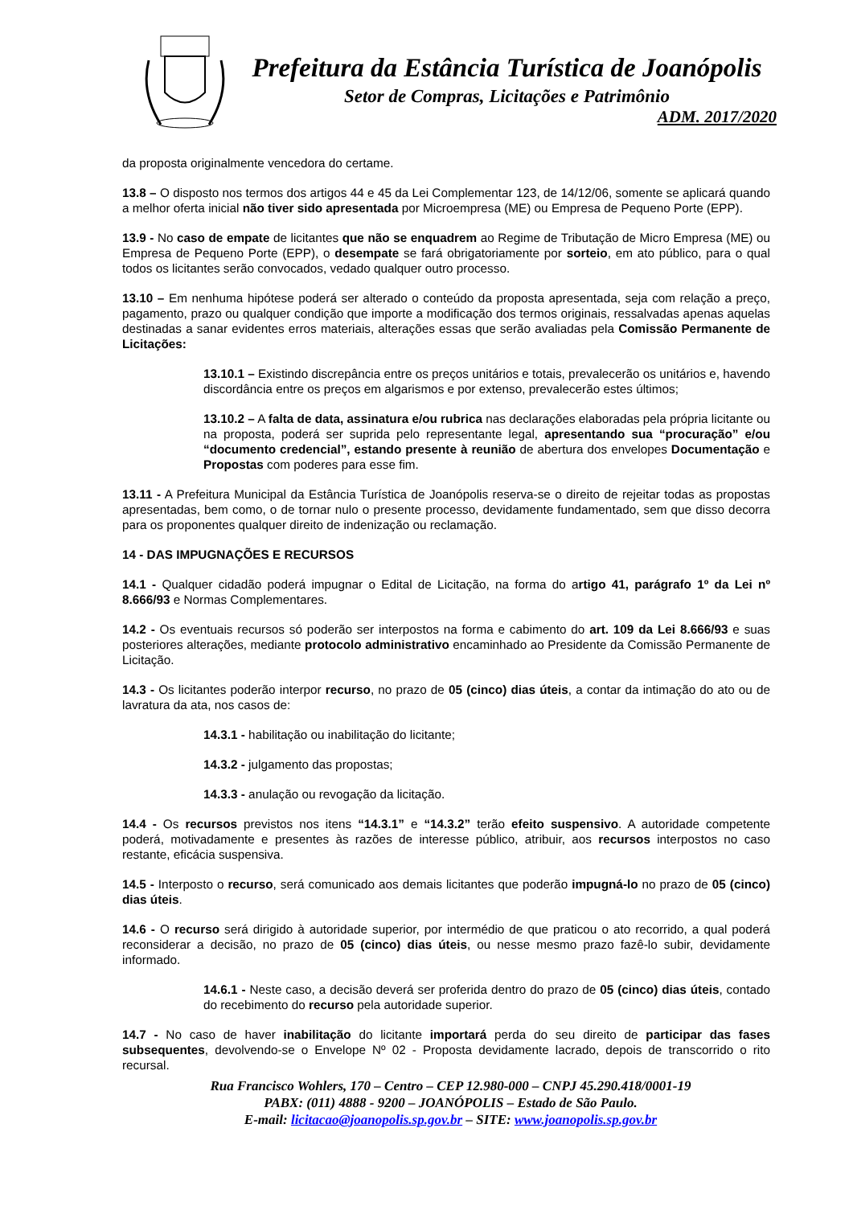Prefeitura da Estância Turística de Joanópolis
Setor de Compras, Licitações e Patrimônio
ADM. 2017/2020
da proposta originalmente vencedora do certame.
13.8 – O disposto nos termos dos artigos 44 e 45 da Lei Complementar 123, de 14/12/06, somente se aplicará quando a melhor oferta inicial não tiver sido apresentada por Microempresa (ME) ou Empresa de Pequeno Porte (EPP).
13.9 - No caso de empate de licitantes que não se enquadrem ao Regime de Tributação de Micro Empresa (ME) ou Empresa de Pequeno Porte (EPP), o desempate se fará obrigatoriamente por sorteio, em ato público, para o qual todos os licitantes serão convocados, vedado qualquer outro processo.
13.10 – Em nenhuma hipótese poderá ser alterado o conteúdo da proposta apresentada, seja com relação a preço, pagamento, prazo ou qualquer condição que importe a modificação dos termos originais, ressalvadas apenas aquelas destinadas a sanar evidentes erros materiais, alterações essas que serão avaliadas pela Comissão Permanente de Licitações:
13.10.1 – Existindo discrepância entre os preços unitários e totais, prevalecerão os unitários e, havendo discordância entre os preços em algarismos e por extenso, prevalecerão estes últimos;
13.10.2 – A falta de data, assinatura e/ou rubrica nas declarações elaboradas pela própria licitante ou na proposta, poderá ser suprida pelo representante legal, apresentando sua “procuração” e/ou “documento credencial”, estando presente à reunião de abertura dos envelopes Documentação e Propostas com poderes para esse fim.
13.11 - A Prefeitura Municipal da Estância Turística de Joanópolis reserva-se o direito de rejeitar todas as propostas apresentadas, bem como, o de tornar nulo o presente processo, devidamente fundamentado, sem que disso decorra para os proponentes qualquer direito de indenização ou reclamação.
14 - DAS IMPUGNAÇÕES E RECURSOS
14.1 - Qualquer cidadão poderá impugnar o Edital de Licitação, na forma do artigo 41, parágrafo 1º da Lei nº 8.666/93 e Normas Complementares.
14.2 - Os eventuais recursos só poderão ser interpostos na forma e cabimento do art. 109 da Lei 8.666/93 e suas posteriores alterações, mediante protocolo administrativo encaminhado ao Presidente da Comissão Permanente de Licitação.
14.3 - Os licitantes poderão interpor recurso, no prazo de 05 (cinco) dias úteis, a contar da intimação do ato ou de lavratura da ata, nos casos de:
14.3.1 - habilitação ou inabilitação do licitante;
14.3.2 - julgamento das propostas;
14.3.3 - anulação ou revogação da licitação.
14.4 - Os recursos previstos nos itens “14.3.1” e “14.3.2” terão efeito suspensivo. A autoridade competente poderá, motivadamente e presentes às razões de interesse público, atribuir, aos recursos interpostos no caso restante, eficácia suspensiva.
14.5 - Interposto o recurso, será comunicado aos demais licitantes que poderão impugná-lo no prazo de 05 (cinco) dias úteis.
14.6 - O recurso será dirigido à autoridade superior, por intermédio de que praticou o ato recorrido, a qual poderá reconsiderar a decisão, no prazo de 05 (cinco) dias úteis, ou nesse mesmo prazo fazê-lo subir, devidamente informado.
14.6.1 - Neste caso, a decisão deverá ser proferida dentro do prazo de 05 (cinco) dias úteis, contado do recebimento do recurso pela autoridade superior.
14.7 - No caso de haver inabilitação do licitante importará perda do seu direito de participar das fases subsequentes, devolvendo-se o Envelope Nº 02 - Proposta devidamente lacrado, depois de transcorrido o rito recursal.
Rua Francisco Wohlers, 170 – Centro – CEP 12.980-000 – CNPJ 45.290.418/0001-19
PABX: (011) 4888 - 9200 – JOANÓPOLIS – Estado de São Paulo.
E-mail: licitacao@joanopolis.sp.gov.br – SITE: www.joanopolis.sp.gov.br